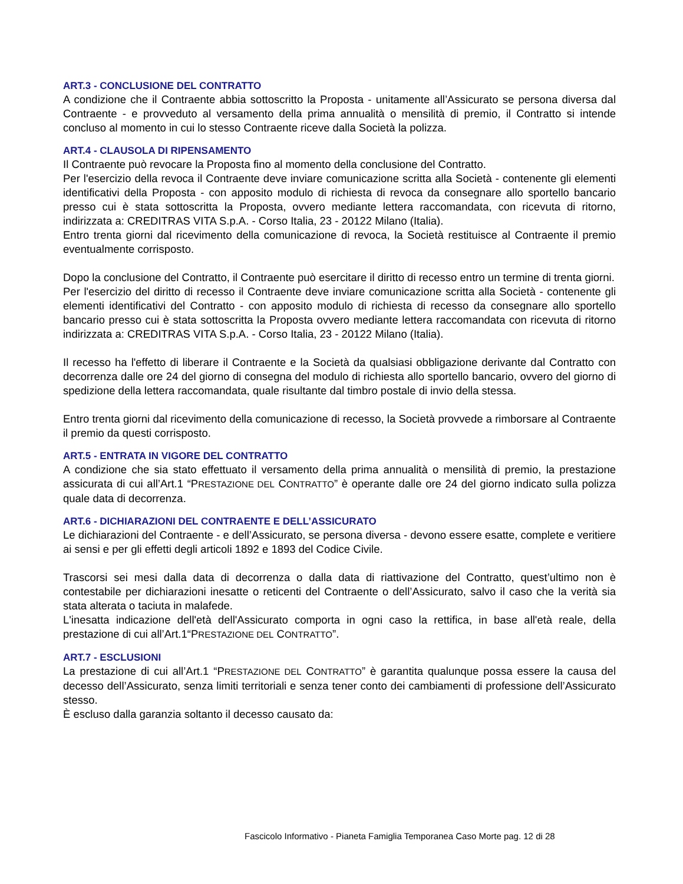ART.3 - CONCLUSIONE DEL CONTRATTO
A condizione che il Contraente abbia sottoscritto la Proposta - unitamente all’Assicurato se persona diversa dal Contraente - e provveduto al versamento della prima annualità o mensilità di premio, il Contratto si intende concluso al momento in cui lo stesso Contraente riceve dalla Società la polizza.
ART.4 - CLAUSOLA DI RIPENSAMENTO
Il Contraente può revocare la Proposta fino al momento della conclusione del Contratto.
Per l'esercizio della revoca il Contraente deve inviare comunicazione scritta alla Società - contenente gli elementi identificativi della Proposta - con apposito modulo di richiesta di revoca da consegnare allo sportello bancario presso cui è stata sottoscritta la Proposta, ovvero mediante lettera raccomandata, con ricevuta di ritorno, indirizzata a: CREDITRAS VITA S.p.A. - Corso Italia, 23 - 20122 Milano (Italia).
Entro trenta giorni dal ricevimento della comunicazione di revoca, la Società restituisce al Contraente il premio eventualmente corrisposto.
Dopo la conclusione del Contratto, il Contraente può esercitare il diritto di recesso entro un termine di trenta giorni.
Per l'esercizio del diritto di recesso il Contraente deve inviare comunicazione scritta alla Società - contenente gli elementi identificativi del Contratto - con apposito modulo di richiesta di recesso da consegnare allo sportello bancario presso cui è stata sottoscritta la Proposta ovvero mediante lettera raccomandata con ricevuta di ritorno indirizzata a: CREDITRAS VITA S.p.A. - Corso Italia, 23 - 20122 Milano (Italia).
Il recesso ha l'effetto di liberare il Contraente e la Società da qualsiasi obbligazione derivante dal Contratto con decorrenza dalle ore 24 del giorno di consegna del modulo di richiesta allo sportello bancario, ovvero del giorno di spedizione della lettera raccomandata, quale risultante dal timbro postale di invio della stessa.
Entro trenta giorni dal ricevimento della comunicazione di recesso, la Società provvede a rimborsare al Contraente il premio da questi corrisposto.
ART.5 - ENTRATA IN VIGORE DEL CONTRATTO
A condizione che sia stato effettuato il versamento della prima annualità o mensilità di premio, la prestazione assicurata di cui all’Art.1 “PRESTAZIONE DEL CONTRATTO” è operante dalle ore 24 del giorno indicato sulla polizza quale data di decorrenza.
ART.6 - DICHIARAZIONI DEL CONTRAENTE E DELL’ASSICURATO
Le dichiarazioni del Contraente - e dell’Assicurato, se persona diversa - devono essere esatte, complete e veritiere ai sensi e per gli effetti degli articoli 1892 e 1893 del Codice Civile.
Trascorsi sei mesi dalla data di decorrenza o dalla data di riattivazione del Contratto, quest’ultimo non è contestabile per dichiarazioni inesatte o reticenti del Contraente o dell’Assicurato, salvo il caso che la verità sia stata alterata o taciuta in malafede.
L'inesatta indicazione dell'età dell'Assicurato comporta in ogni caso la rettifica, in base all'età reale, della prestazione di cui all’Art.1“PRESTAZIONE DEL CONTRATTO”.
ART.7 - ESCLUSIONI
La prestazione di cui all’Art.1 “PRESTAZIONE DEL CONTRATTO” è garantita qualunque possa essere la causa del decesso dell’Assicurato, senza limiti territoriali e senza tener conto dei cambiamenti di professione dell’Assicurato stesso.
È escluso dalla garanzia soltanto il decesso causato da:
Fascicolo Informativo - Pianeta Famiglia Temporanea Caso Morte pag. 12 di 28